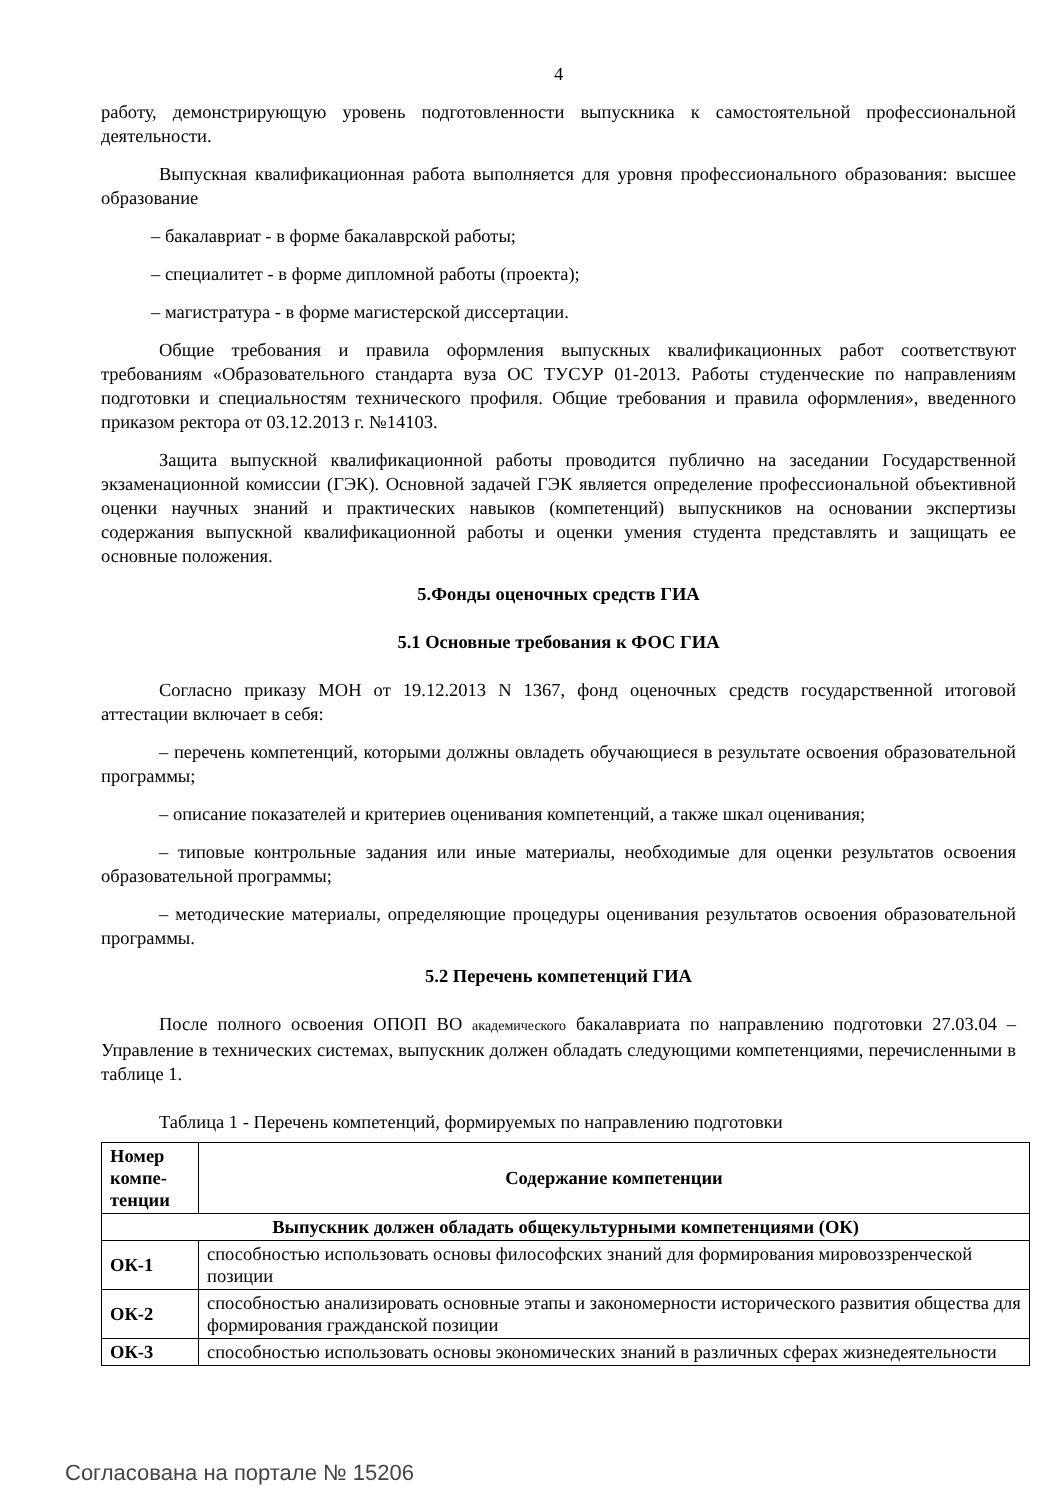4
работу, демонстрирующую уровень подготовленности выпускника к самостоятельной профессиональной деятельности.
Выпускная квалификационная работа выполняется для уровня профессионального образования: высшее образование
– бакалавриат - в форме бакалаврской работы;
– специалитет - в форме дипломной работы (проекта);
– магистратура - в форме магистерской диссертации.
Общие требования и правила оформления выпускных квалификационных работ соответствуют требованиям «Образовательного стандарта вуза ОС ТУСУР 01-2013. Работы студенческие по направлениям подготовки и специальностям технического профиля. Общие требования и правила оформления», введенного приказом ректора от 03.12.2013 г. №14103.
Защита выпускной квалификационной работы проводится публично на заседании Государственной экзаменационной комиссии (ГЭК). Основной задачей ГЭК является определение профессиональной объективной оценки научных знаний и практических навыков (компетенций) выпускников на основании экспертизы содержания выпускной квалификационной работы и оценки умения студента представлять и защищать ее основные положения.
5.Фонды оценочных средств ГИА
5.1 Основные требования к ФОС ГИА
Согласно приказу МОН от 19.12.2013 N 1367, фонд оценочных средств государственной итоговой аттестации включает в себя:
– перечень компетенций, которыми должны овладеть обучающиеся в результате освоения образовательной программы;
– описание показателей и критериев оценивания компетенций, а также шкал оценивания;
– типовые контрольные задания или иные материалы, необходимые для оценки результатов освоения образовательной программы;
– методические материалы, определяющие процедуры оценивания результатов освоения образовательной программы.
5.2 Перечень компетенций ГИА
После полного освоения ОПОП ВО академического бакалавриата по направлению подготовки 27.03.04 – Управление в технических системах, выпускник должен обладать следующими компетенциями, перечисленными в таблице 1.
Таблица 1 - Перечень компетенций, формируемых по направлению подготовки
| Номер компе-тенции | Содержание компетенции |
| --- | --- |
| Выпускник должен обладать общекультурными компетенциями (ОК) | |
| ОК-1 | способностью использовать основы философских знаний для формирования мировоззренческой позиции |
| ОК-2 | способностью анализировать основные этапы и закономерности исторического развития общества для формирования гражданской позиции |
| ОК-3 | способностью использовать основы экономических знаний в различных сферах жизнедеятельности |
Согласована на портале № 15206